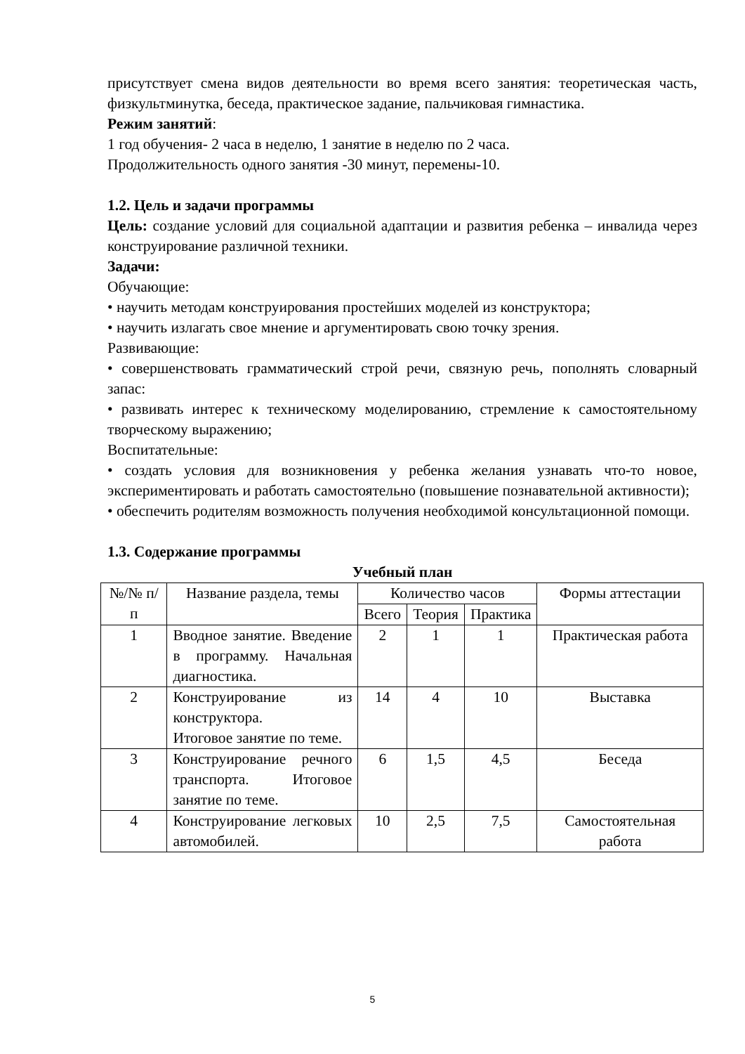присутствует смена видов деятельности во время всего занятия: теоретическая часть, физкультминутка, беседа, практическое задание, пальчиковая гимнастика.
Режим занятий:
1 год обучения- 2 часа в неделю, 1 занятие в неделю по 2 часа.
Продолжительность одного занятия -30 минут, перемены-10.
1.2. Цель и задачи программы
Цель: создание условий для социальной адаптации и развития ребенка – инвалида через конструирование различной техники.
Задачи:
Обучающие:
• научить методам конструирования простейших моделей из конструктора;
• научить излагать свое мнение и аргументировать свою точку зрения.
Развивающие:
• совершенствовать грамматический строй речи, связную речь, пополнять словарный запас:
• развивать интерес к техническому моделированию, стремление к самостоятельному творческому выражению;
Воспитательные:
• создать условия для возникновения у ребенка желания узнавать что-то новое, экспериментировать и работать самостоятельно (повышение познавательной активности);
• обеспечить родителям возможность получения необходимой консультационной помощи.
1.3. Содержание программы
Учебный план
| №/№ п/п | Название раздела, темы | Количество часов | | | Формы аттестации |
| --- | --- | --- | --- | --- | --- |
| | | Всего | Теория | Практика | |
| 1 | Вводное занятие. Введение в программу. Начальная диагностика. | 2 | 1 | 1 | Практическая работа |
| 2 | Конструирование из конструктора. Итоговое занятие по теме. | 14 | 4 | 10 | Выставка |
| 3 | Конструирование речного транспорта. Итоговое занятие по теме. | 6 | 1,5 | 4,5 | Беседа |
| 4 | Конструирование легковых автомобилей. | 10 | 2,5 | 7,5 | Самостоятельная работа |
5